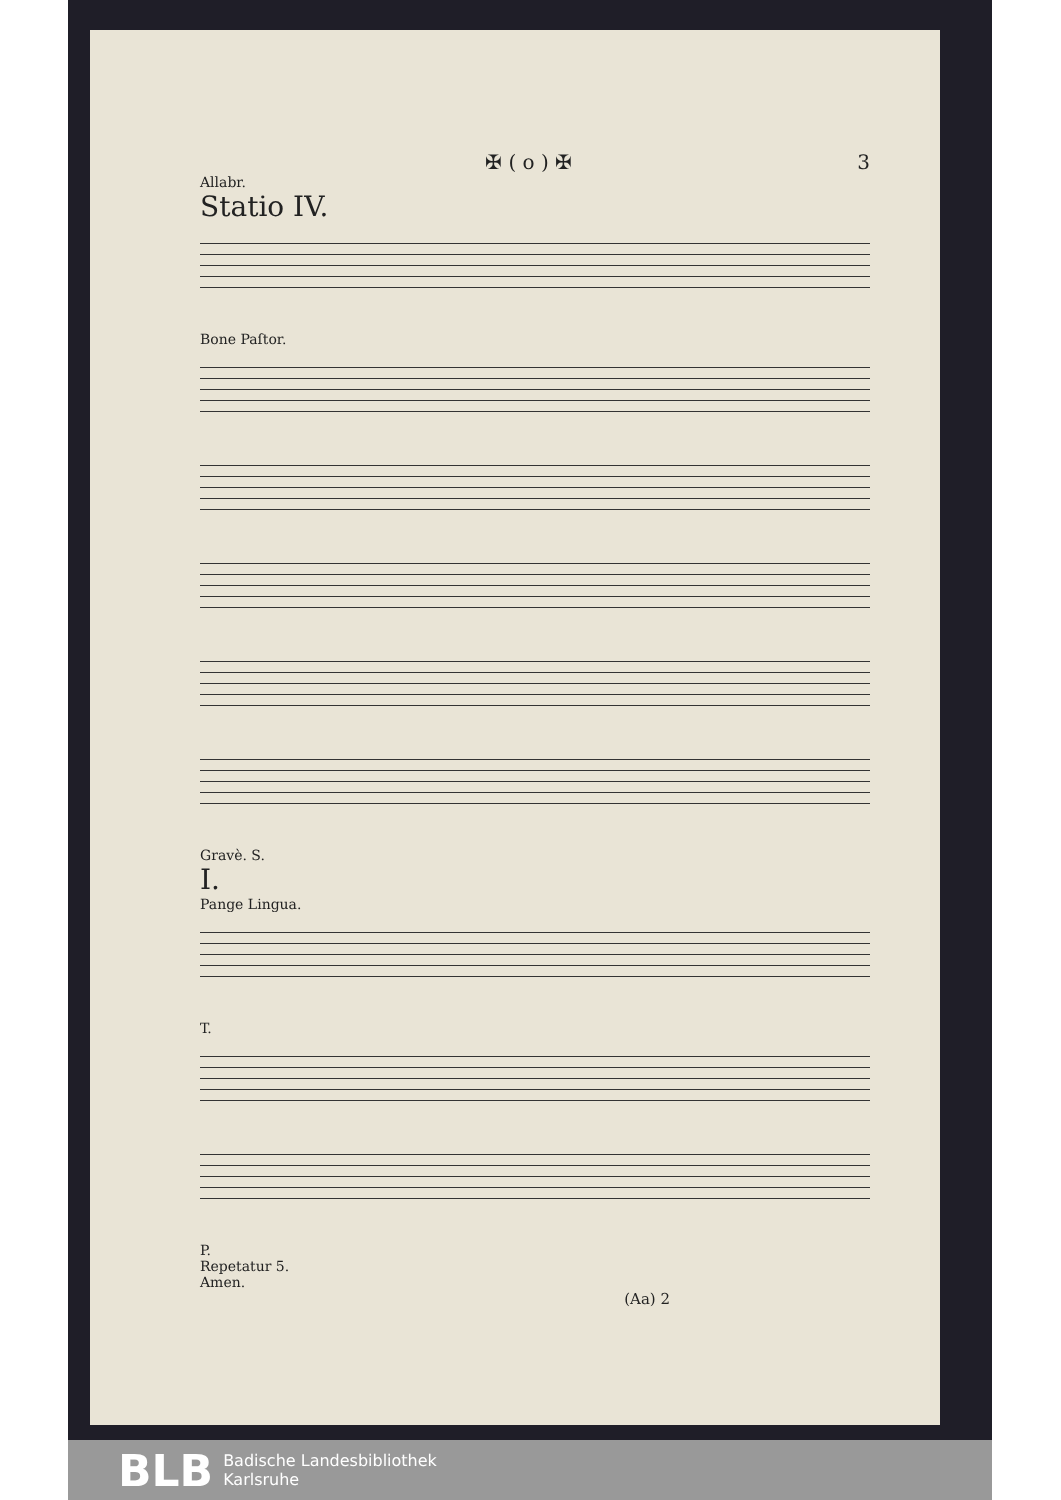✠ ( o ) ✠ 3
Allabr.
Statio IV.
Bone Paſtor.
Gravè. S.
I.
Pange Lingua.
T.
P.
Repetatur 5.
Amen.
(Aa) 2
BLB Badische Landesbibliothek
Karlsruhe